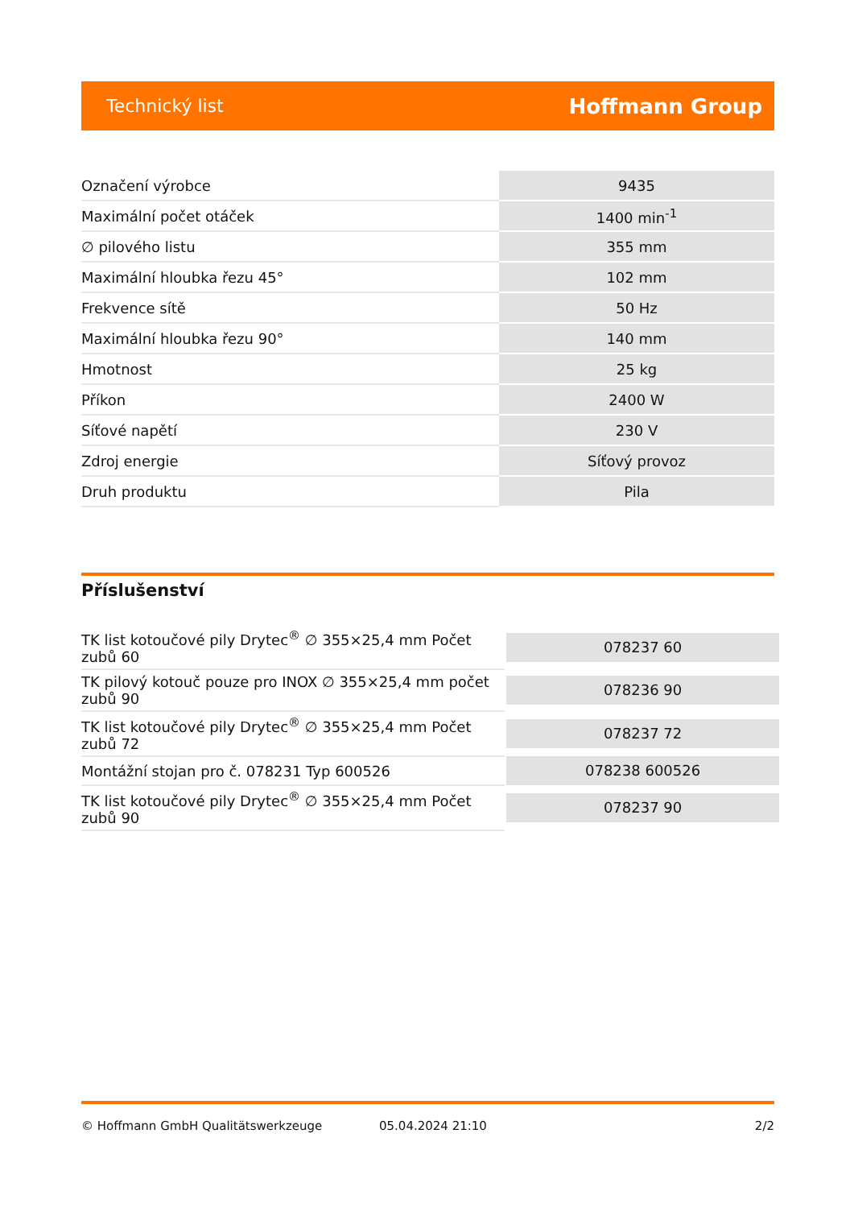Technický list Hoffmann Group
| Označení výrobce | 9435 |
| Maximální počet otáček | 1400 min<sup>-1</sup> |
| ∅ pilového listu | 355 mm |
| Maximální hloubka řezu 45° | 102 mm |
| Frekvence sítě | 50 Hz |
| Maximální hloubka řezu 90° | 140 mm |
| Hmotnost | 25 kg |
| Příkon | 2400 W |
| Síťové napětí | 230 V |
| Zdroj energie | Síťový provoz |
| Druh produktu | Pila |
Příslušenství
| TK list kotoučové pily Drytec<sup>®</sup> ∅ 355×25,4 mm Počet zubů 60 | 078237 60 |
| TK pilový kotouč pouze pro INOX ∅ 355×25,4 mm počet zubů 90 | 078236 90 |
| TK list kotoučové pily Drytec<sup>®</sup> ∅ 355×25,4 mm Počet zubů 72 | 078237 72 |
| Montážní stojan pro č. 078231 Typ 600526 | 078238 600526 |
| TK list kotoučové pily Drytec<sup>®</sup> ∅ 355×25,4 mm Počet zubů 90 | 078237 90 |
© Hoffmann GmbH Qualitätswerkzeuge 05.04.2024 21:10 2/2